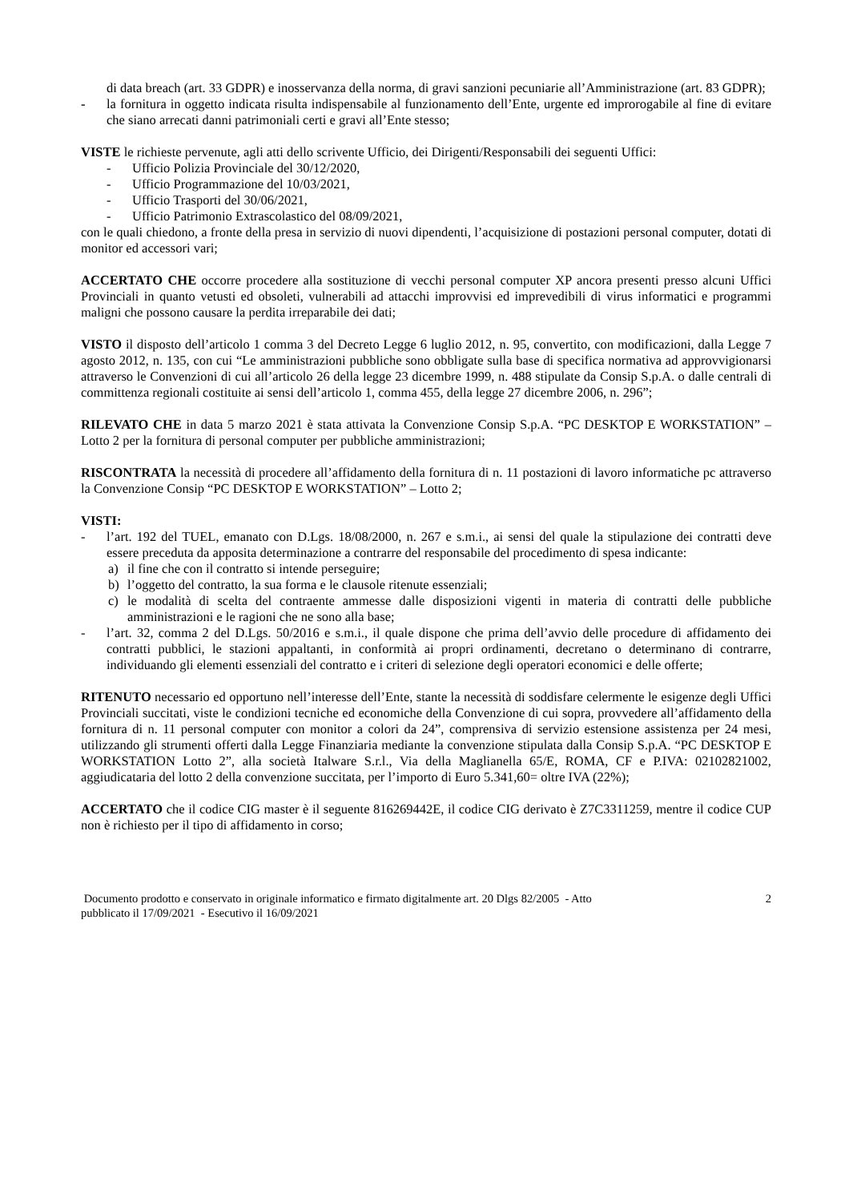di data breach (art. 33 GDPR) e inosservanza della norma, di gravi sanzioni pecuniarie all’Amministrazione (art. 83 GDPR);
- la fornitura in oggetto indicata risulta indispensabile al funzionamento dell’Ente, urgente ed improrogabile al fine di evitare che siano arrecati danni patrimoniali certi e gravi all’Ente stesso;
VISTE le richieste pervenute, agli atti dello scrivente Ufficio, dei Dirigenti/Responsabili dei seguenti Uffici:
- Ufficio Polizia Provinciale del 30/12/2020,
- Ufficio Programmazione del 10/03/2021,
- Ufficio Trasporti del 30/06/2021,
- Ufficio Patrimonio Extrascolastico del 08/09/2021,
con le quali chiedono, a fronte della presa in servizio di nuovi dipendenti, l’acquisizione di postazioni personal computer, dotati di monitor ed accessori vari;
ACCERTATO CHE occorre procedere alla sostituzione di vecchi personal computer XP ancora presenti presso alcuni Uffici Provinciali in quanto vetusti ed obsoleti, vulnerabili ad attacchi improvvisi ed imprevedibili di virus informatici e programmi maligni che possono causare la perdita irreparabile dei dati;
VISTO il disposto dell’articolo 1 comma 3 del Decreto Legge 6 luglio 2012, n. 95, convertito, con modificazioni, dalla Legge 7 agosto 2012, n. 135, con cui “Le amministrazioni pubbliche sono obbligate sulla base di specifica normativa ad approvvigionarsi attraverso le Convenzioni di cui all’articolo 26 della legge 23 dicembre 1999, n. 488 stipulate da Consip S.p.A. o dalle centrali di committenza regionali costituite ai sensi dell’articolo 1, comma 455, della legge 27 dicembre 2006, n. 296”;
RILEVATO CHE in data 5 marzo 2021 è stata attivata la Convenzione Consip S.p.A. “PC DESKTOP E WORKSTATION” – Lotto 2 per la fornitura di personal computer per pubbliche amministrazioni;
RISCONTRATA la necessità di procedere all’affidamento della fornitura di n. 11 postazioni di lavoro informatiche pc attraverso la Convenzione Consip “PC DESKTOP E WORKSTATION” – Lotto 2;
VISTI:
- l’art. 192 del TUEL, emanato con D.Lgs. 18/08/2000, n. 267 e s.m.i., ai sensi del quale la stipulazione dei contratti deve essere preceduta da apposita determinazione a contrarre del responsabile del procedimento di spesa indicante:
a) il fine che con il contratto si intende perseguire;
b) l’oggetto del contratto, la sua forma e le clausole ritenute essenziali;
c) le modalità di scelta del contraente ammesse dalle disposizioni vigenti in materia di contratti delle pubbliche amministrazioni e le ragioni che ne sono alla base;
- l’art. 32, comma 2 del D.Lgs. 50/2016 e s.m.i., il quale dispone che prima dell’avvio delle procedure di affidamento dei contratti pubblici, le stazioni appaltanti, in conformità ai propri ordinamenti, decretano o determinano di contrarre, individuando gli elementi essenziali del contratto e i criteri di selezione degli operatori economici e delle offerte;
RITENUTO necessario ed opportuno nell’interesse dell’Ente, stante la necessità di soddisfare celermente le esigenze degli Uffici Provinciali succitati, viste le condizioni tecniche ed economiche della Convenzione di cui sopra, provvedere all’affidamento della fornitura di n. 11 personal computer con monitor a colori da 24”, comprensiva di servizio estensione assistenza per 24 mesi, utilizzando gli strumenti offerti dalla Legge Finanziaria mediante la convenzione stipulata dalla Consip S.p.A. “PC DESKTOP E WORKSTATION Lotto 2”, alla società Italware S.r.l., Via della Maglianella 65/E, ROMA, CF e P.IVA: 02102821002, aggiudicataria del lotto 2 della convenzione succitata, per l’importo di Euro 5.341,60= oltre IVA (22%);
ACCERTATO che il codice CIG master è il seguente 816269442E, il codice CIG derivato è Z7C3311259, mentre il codice CUP non è richiesto per il tipo di affidamento in corso;
Documento prodotto e conservato in originale informatico e firmato digitalmente art. 20 Dlgs 82/2005 - Atto
pubblicato il 17/09/2021 - Esecutivo il 16/09/2021 2